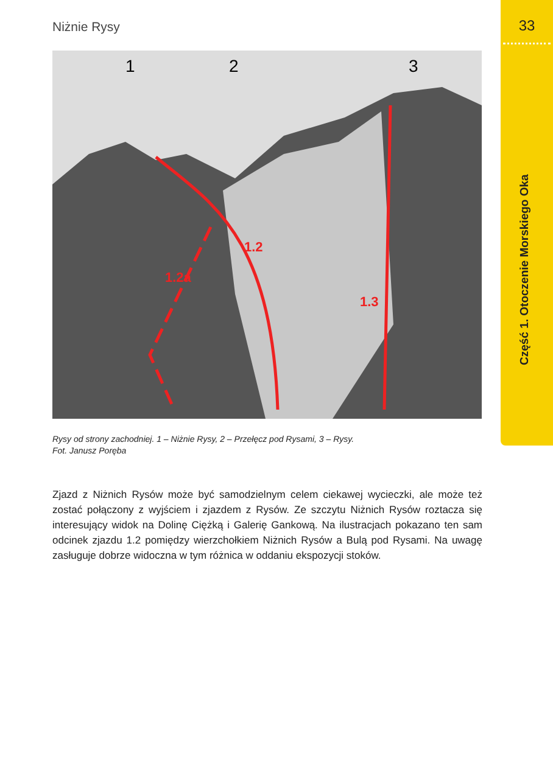Niżnie Rysy 33
Część 1. Otoczenie Morskiego Oka
1
2
3
1.2
1.2a
1.3
Rysy od strony zachodniej. 1 – Niżnie Rysy, 2 – Przełęcz pod Rysami, 3 – Rysy.
Fot. Janusz Poręba
Zjazd z Niżnich Rysów może być samodzielnym celem ciekawej wycieczki, ale może też zostać połączony z wyjściem i zjazdem z Rysów. Ze szczytu Niżnich Rysów roztacza się interesujący widok na Dolinę Ciężką i Galerię Gankową. Na ilustracjach pokazano ten sam odcinek zjazdu 1.2 pomiędzy wierzchołkiem Niżnich Rysów a Bulą pod Rysami. Na uwagę zasługuje dobrze widoczna w tym różnica w oddaniu ekspozycji stoków.